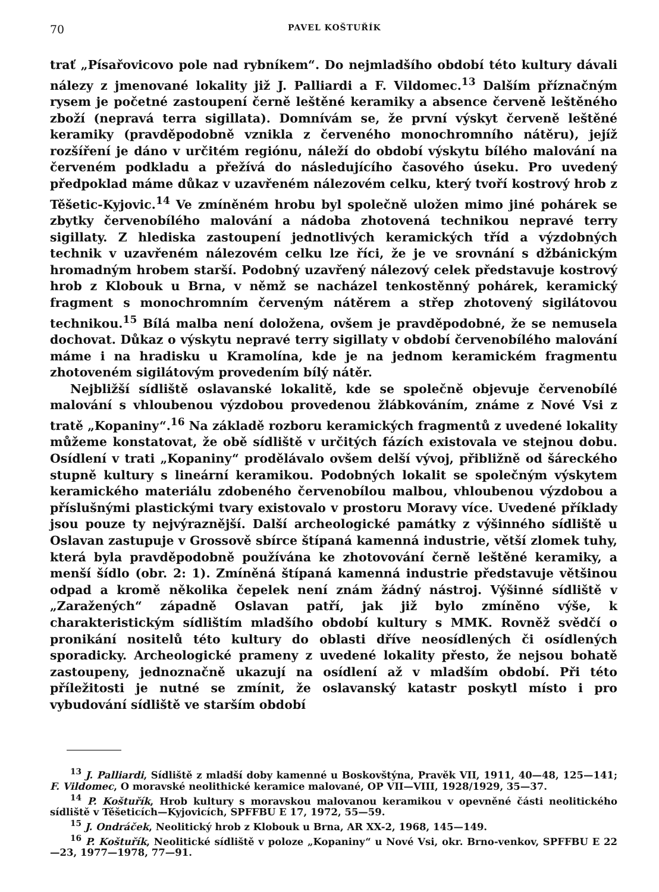70 PAVEL KOŠTUŘÍK
trať „Písařovicovo pole nad rybníkem“. Do nejmladšího období této kultury dávali nálezy z jmenované lokality již J. Palliardi a F. Vildomec.<sup>13</sup> Dalším příznačným rysem je početné zastoupení černě leštěné keramiky a absence červeně leštěného zboží (nepravá terra sigillata). Domnívám se, že první výskyt červeně leštěné keramiky (pravděpodobně vznikla z červeného monochromního nátěru), jejíž rozšíření je dáno v určitém regiónu, náleží do období výskytu bílého malování na červeném podkladu a přežívá do následujícího časového úseku. Pro uvedený předpoklad máme důkaz v uzavřeném nálezovém celku, který tvoří kostrový hrob z Těšetic-Kyjovic.<sup>14</sup> Ve zmíněném hrobu byl společně uložen mimo jiné pohárek se zbytky červenobílého malování a nádoba zhotovená technikou nepravé terry sigillaty. Z hlediska zastoupení jednotlivých keramických tříd a výzdobných technik v uzavřeném nálezovém celku lze říci, že je ve srovnání s džbánickým hromadným hrobem starší. Podobný uzavřený nálezový celek představuje kostrový hrob z Klobouk u Brna, v němž se nacházel tenkostěnný pohárek, keramický fragment s monochromním červeným nátěrem a střep zhotovený sigilátovou technikou.<sup>15</sup> Bílá malba není doložena, ovšem je pravděpodobné, že se nemusela dochovat. Důkaz o výskytu nepravé terry sigillaty v období červenobílého malování máme i na hradisku u Kramolína, kde je na jednom keramickém fragmentu zhotoveném sigilátovým provedením bílý nátěr.
Nejbližší sídliště oslavanské lokalitě, kde se společně objevuje červenobílé malování s vhloubenou výzdobou provedenou žlábkováním, známe z Nové Vsi z tratě „Kopaniny“.<sup>16</sup> Na základě rozboru keramických fragmentů z uvedené lokality můžeme konstatovat, že obě sídliště v určitých fázích existovala ve stejnou dobu. Osídlení v trati „Kopaniny“ prodělávalo ovšem delší vývoj, přibližně od šáreckého stupně kultury s lineární keramikou. Podobných lokalit se společným výskytem keramického materiálu zdobeného červenobílou malbou, vhloubenou výzdobou a příslušnými plastickými tvary existovalo v prostoru Moravy více. Uvedené příklady jsou pouze ty nejvýraznější. Další archeologické památky z výšinného sídliště u Oslavan zastupuje v Grossově sbírce štípaná kamenná industrie, větší zlomek tuhy, která byla pravděpodobně používána ke zhotovování černě leštěné keramiky, a menší šídlo (obr. 2: 1). Zmíněná štípaná kamenná industrie představuje většinou odpad a kromě několika čepelek není znám žádný nástroj. Výšinné sídliště v „Zaražených“ západně Oslavan patří, jak již bylo zmíněno výše, k charakteristickým sídlištím mladšího období kultury s MMK. Rovněž svědčí o pronikání nositelů této kultury do oblasti dříve neosídlených či osídlených sporadicky. Archeologické prameny z uvedené lokality přesto, že nejsou bohatě zastoupeny, jednoznačně ukazují na osídlení až v mladším období. Při této příležitosti je nutné se zmínit, že oslavanský katastr poskytl místo i pro vybudování sídliště ve starším období
<sup>13</sup> J. Palliardi, Sídliště z mladší doby kamenné u Boskovštýna, Pravěk VII, 1911, 40—48, 125—141; F. Vildomec, O moravské neolithické keramice malované, OP VII—VIII, 1928/1929, 35—37.
<sup>14</sup> P. Koštuřík, Hrob kultury s moravskou malovanou keramikou v opevněné části neolitického sídliště v Těšeticích—Kyjovicích, SPFFBU E 17, 1972, 55—59.
<sup>15</sup> J. Ondráček, Neolitický hrob z Klobouk u Brna, AR XX-2, 1968, 145—149.
<sup>16</sup> P. Koštuřík, Neolitické sídliště v poloze „Kopaniny“ u Nové Vsi, okr. Brno-venkov, SPFFBU E 22—23, 1977—1978, 77—91.